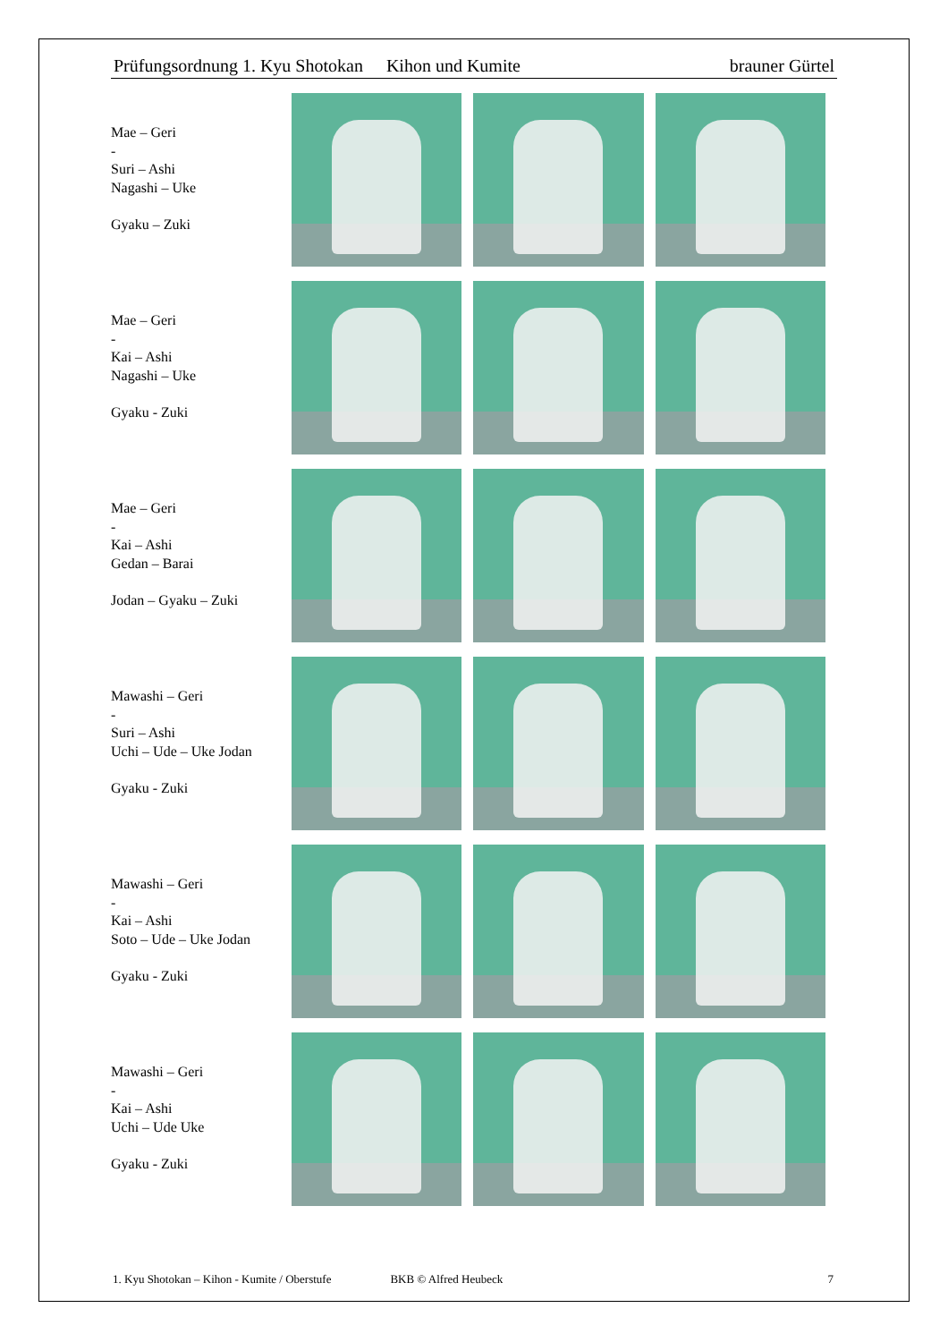Prüfungsordnung 1. Kyu Shotokan Kihon und Kumite brauner Gürtel
Mae – Geri
-
Suri – Ashi
Nagashi – Uke
Gyaku – Zuki
Mae – Geri
-
Kai – Ashi
Nagashi – Uke
Gyaku - Zuki
Mae – Geri
-
Kai – Ashi
Gedan – Barai
Jodan – Gyaku – Zuki
Mawashi – Geri
-
Suri – Ashi
Uchi – Ude – Uke Jodan
Gyaku - Zuki
Mawashi – Geri
-
Kai – Ashi
Soto – Ude – Uke Jodan
Gyaku - Zuki
Mawashi – Geri
-
Kai – Ashi
Uchi – Ude Uke
Gyaku - Zuki
1. Kyu Shotokan – Kihon - Kumite / Oberstufe BKB © Alfred Heubeck 7